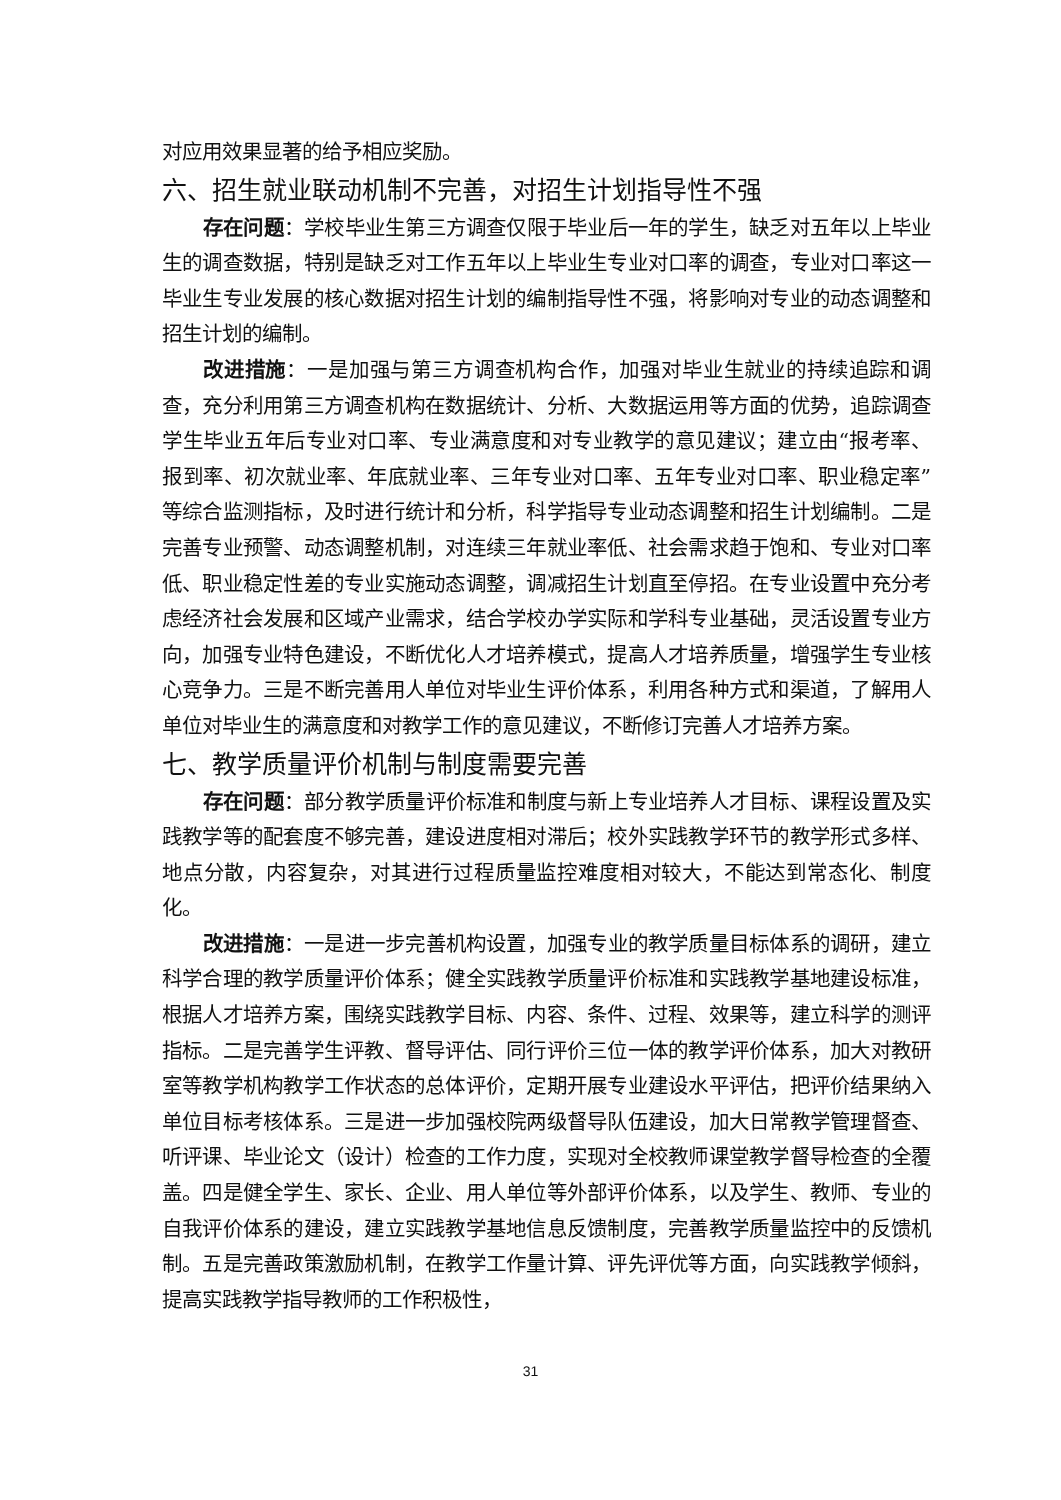对应用效果显著的给予相应奖励。
六、招生就业联动机制不完善，对招生计划指导性不强
存在问题：学校毕业生第三方调查仅限于毕业后一年的学生，缺乏对五年以上毕业生的调查数据，特别是缺乏对工作五年以上毕业生专业对口率的调查，专业对口率这一毕业生专业发展的核心数据对招生计划的编制指导性不强，将影响对专业的动态调整和招生计划的编制。
改进措施：一是加强与第三方调查机构合作，加强对毕业生就业的持续追踪和调查，充分利用第三方调查机构在数据统计、分析、大数据运用等方面的优势，追踪调查学生毕业五年后专业对口率、专业满意度和对专业教学的意见建议；建立由“报考率、报到率、初次就业率、年底就业率、三年专业对口率、五年专业对口率、职业稳定率”等综合监测指标，及时进行统计和分析，科学指导专业动态调整和招生计划编制。二是完善专业预警、动态调整机制，对连续三年就业率低、社会需求趋于饱和、专业对口率低、职业稳定性差的专业实施动态调整，调减招生计划直至停招。在专业设置中充分考虑经济社会发展和区域产业需求，结合学校办学实际和学科专业基础，灵活设置专业方向，加强专业特色建设，不断优化人才培养模式，提高人才培养质量，增强学生专业核心竞争力。三是不断完善用人单位对毕业生评价体系，利用各种方式和渠道，了解用人单位对毕业生的满意度和对教学工作的意见建议，不断修订完善人才培养方案。
七、教学质量评价机制与制度需要完善
存在问题：部分教学质量评价标准和制度与新上专业培养人才目标、课程设置及实践教学等的配套度不够完善，建设进度相对滞后；校外实践教学环节的教学形式多样、地点分散，内容复杂，对其进行过程质量监控难度相对较大，不能达到常态化、制度化。
改进措施：一是进一步完善机构设置，加强专业的教学质量目标体系的调研，建立科学合理的教学质量评价体系；健全实践教学质量评价标准和实践教学基地建设标准，根据人才培养方案，围绕实践教学目标、内容、条件、过程、效果等，建立科学的测评指标。二是完善学生评教、督导评估、同行评价三位一体的教学评价体系，加大对教研室等教学机构教学工作状态的总体评价，定期开展专业建设水平评估，把评价结果纳入单位目标考核体系。三是进一步加强校院两级督导队伍建设，加大日常教学管理督查、听评课、毕业论文（设计）检查的工作力度，实现对全校教师课堂教学督导检查的全覆盖。四是健全学生、家长、企业、用人单位等外部评价体系，以及学生、教师、专业的自我评价体系的建设，建立实践教学基地信息反馈制度，完善教学质量监控中的反馈机制。五是完善政策激励机制，在教学工作量计算、评先评优等方面，向实践教学倾斜，提高实践教学指导教师的工作积极性，
31